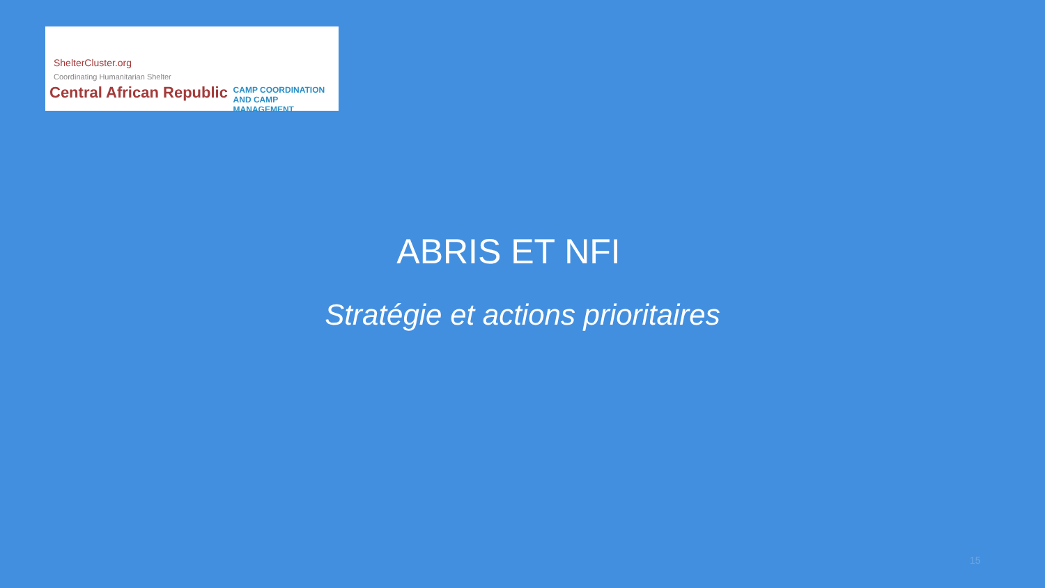ShelterCluster.org
Coordinating Humanitarian Shelter
Central African Republic
CAMP COORDINATION
AND CAMP MANAGEMENT
ABRIS ET NFI
Stratégie et actions prioritaires
15